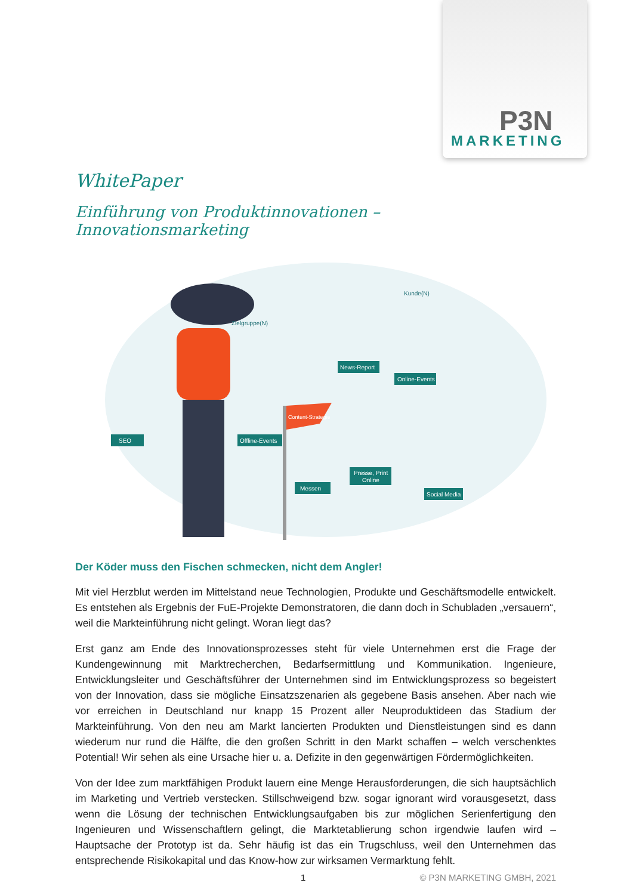P3N
MARKETING
WhitePaper
Einführung von Produktinnovationen – Innovationsmarketing
Content-Strategie
Zielgruppe(N)
Kunde(N)
SEO
Offline-Events
Messen
Presse, Print
Online
Social Media
News-Report
Online-Events
Der Köder muss den Fischen schmecken, nicht dem Angler!
Mit viel Herzblut werden im Mittelstand neue Technologien, Produkte und Geschäftsmodelle entwickelt. Es entstehen als Ergebnis der FuE-Projekte Demonstratoren, die dann doch in Schubladen „versauern“, weil die Markteinführung nicht gelingt. Woran liegt das?
Erst ganz am Ende des Innovationsprozesses steht für viele Unternehmen erst die Frage der Kundengewinnung mit Marktrecherchen, Bedarfsermittlung und Kommunikation. Ingenieure, Entwicklungsleiter und Geschäftsführer der Unternehmen sind im Entwicklungsprozess so begeistert von der Innovation, dass sie mögliche Einsatzszenarien als gegebene Basis ansehen. Aber nach wie vor erreichen in Deutschland nur knapp 15 Prozent aller Neuproduktideen das Stadium der Markteinführung. Von den neu am Markt lancierten Produkten und Dienstleistungen sind es dann wiederum nur rund die Hälfte, die den großen Schritt in den Markt schaffen – welch verschenktes Potential! Wir sehen als eine Ursache hier u. a. Defizite in den gegenwärtigen Fördermöglichkeiten.
Von der Idee zum marktfähigen Produkt lauern eine Menge Herausforderungen, die sich hauptsächlich im Marketing und Vertrieb verstecken. Stillschweigend bzw. sogar ignorant wird vorausgesetzt, dass wenn die Lösung der technischen Entwicklungsaufgaben bis zur möglichen Serienfertigung den Ingenieuren und Wissenschaftlern gelingt, die Marktetablierung schon irgendwie laufen wird – Hauptsache der Prototyp ist da. Sehr häufig ist das ein Trugschluss, weil den Unternehmen das entsprechende Risikokapital und das Know-how zur wirksamen Vermarktung fehlt.
1 © P3N MARKETING GMBH, 2021